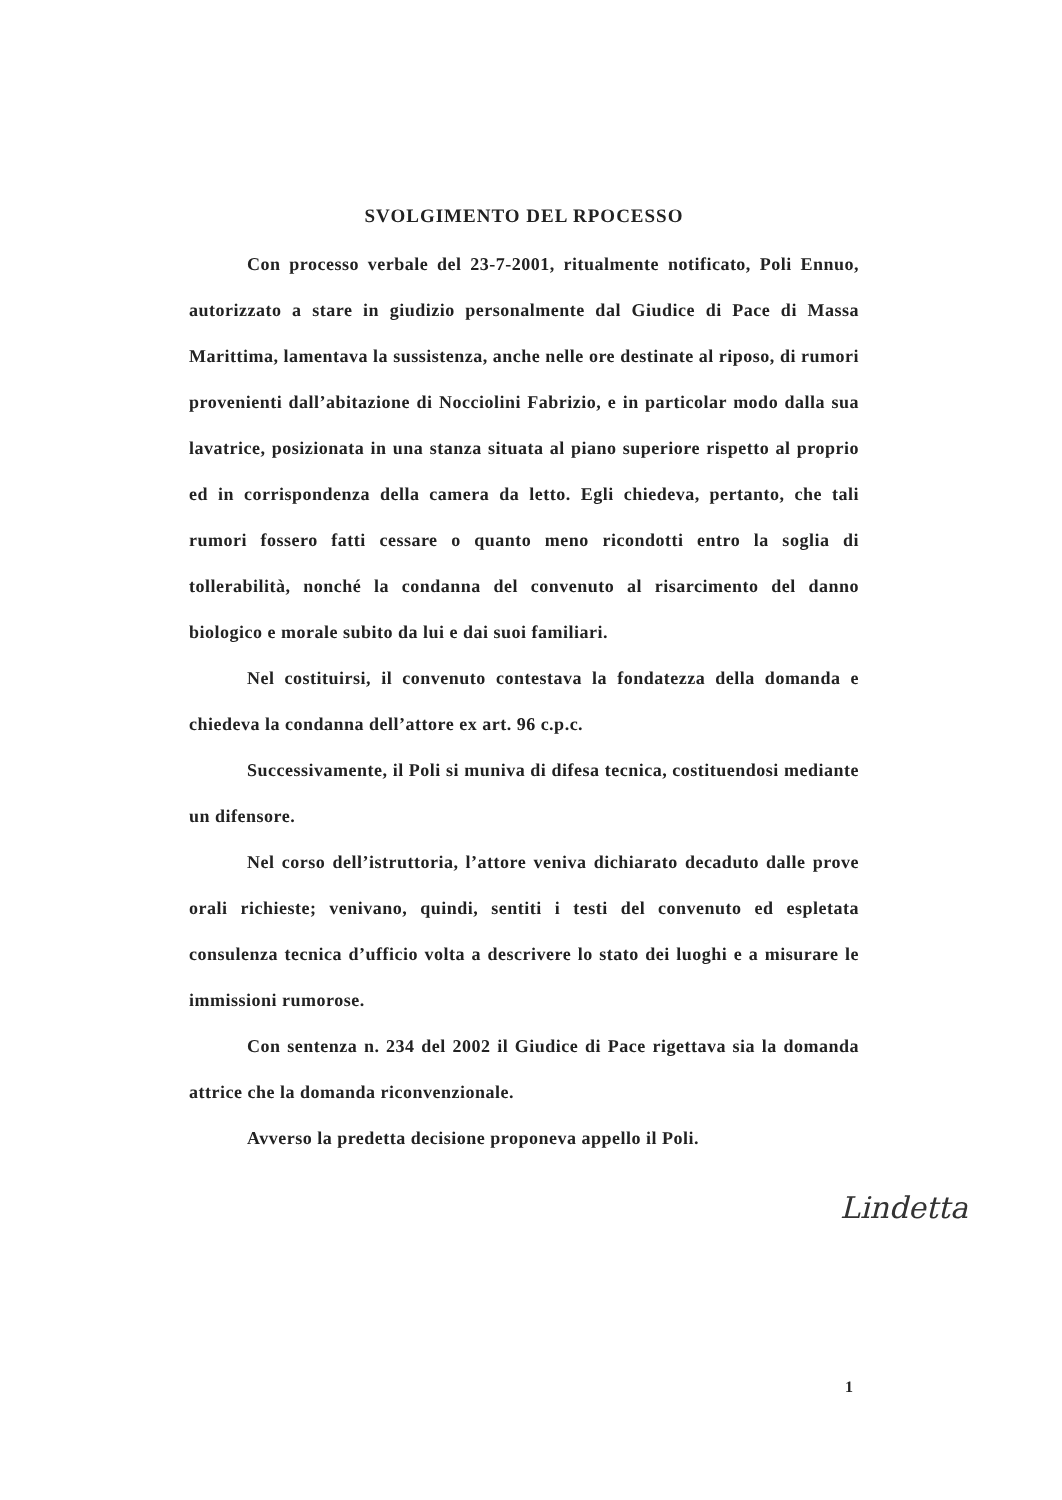SVOLGIMENTO DEL RPOCESSO
Con processo verbale del 23-7-2001, ritualmente notificato, Poli Ennuo, autorizzato a stare in giudizio personalmente dal Giudice di Pace di Massa Marittima, lamentava la sussistenza, anche nelle ore destinate al riposo, di rumori provenienti dall’abitazione di Nocciolini Fabrizio, e in particolar modo dalla sua lavatrice, posizionata in una stanza situata al piano superiore rispetto al proprio ed in corrispondenza della camera da letto. Egli chiedeva, pertanto, che tali rumori fossero fatti cessare o quanto meno ricondotti entro la soglia di tollerabilità, nonché la condanna del convenuto al risarcimento del danno biologico e morale subito da lui e dai suoi familiari.
Nel costituirsi, il convenuto contestava la fondatezza della domanda e chiedeva la condanna dell’attore ex art. 96 c.p.c.
Successivamente, il Poli si muniva di difesa tecnica, costituendosi mediante un difensore.
Nel corso dell’istruttoria, l’attore veniva dichiarato decaduto dalle prove orali richieste; venivano, quindi, sentiti i testi del convenuto ed espletata consulenza tecnica d’ufficio volta a descrivere lo stato dei luoghi e a misurare le immissioni rumorose.
Con sentenza n. 234 del 2002 il Giudice di Pace rigettava sia la domanda attrice che la domanda riconvenzionale.
Avverso la predetta decisione proponeva appello il Poli.
Lindetta
1